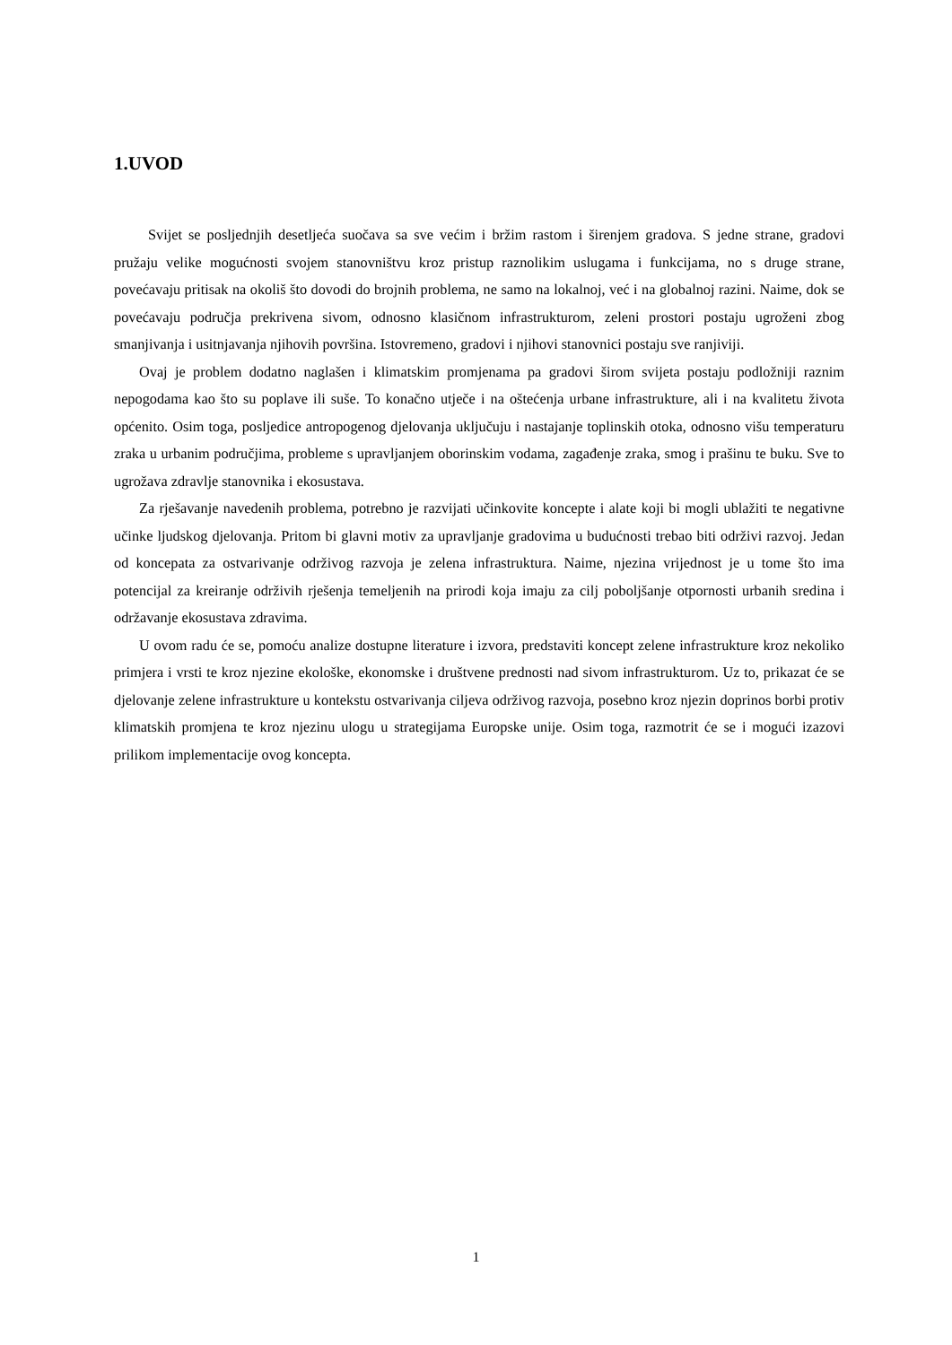1.UVOD
Svijet se posljednjih desetljeća suočava sa sve većim i bržim rastom i širenjem gradova. S jedne strane, gradovi pružaju velike mogućnosti svojem stanovništvu kroz pristup raznolikim uslugama i funkcijama, no s druge strane, povećavaju pritisak na okoliš što dovodi do brojnih problema, ne samo na lokalnoj, već i na globalnoj razini. Naime, dok se povećavaju područja prekrivena sivom, odnosno klasičnom infrastrukturom, zeleni prostori postaju ugroženi zbog smanjivanja i usitnjavanja njihovih površina. Istovremeno, gradovi i njihovi stanovnici postaju sve ranjiviji.
Ovaj je problem dodatno naglašen i klimatskim promjenama pa gradovi širom svijeta postaju podložniji raznim nepogodama kao što su poplave ili suše. To konačno utječe i na oštećenja urbane infrastrukture, ali i na kvalitetu života općenito. Osim toga, posljedice antropogenog djelovanja uključuju i nastajanje toplinskih otoka, odnosno višu temperaturu zraka u urbanim područjima, probleme s upravljanjem oborinskim vodama, zagađenje zraka, smog i prašinu te buku. Sve to ugrožava zdravlje stanovnika i ekosustava.
Za rješavanje navedenih problema, potrebno je razvijati učinkovite koncepte i alate koji bi mogli ublažiti te negativne učinke ljudskog djelovanja. Pritom bi glavni motiv za upravljanje gradovima u budućnosti trebao biti održivi razvoj. Jedan od koncepata za ostvarivanje održivog razvoja je zelena infrastruktura. Naime, njezina vrijednost je u tome što ima potencijal za kreiranje održivih rješenja temeljenih na prirodi koja imaju za cilj poboljšanje otpornosti urbanih sredina i održavanje ekosustava zdravima.
U ovom radu će se, pomoću analize dostupne literature i izvora, predstaviti koncept zelene infrastrukture kroz nekoliko primjera i vrsti te kroz njezine ekološke, ekonomske i društvene prednosti nad sivom infrastrukturom. Uz to, prikazat će se djelovanje zelene infrastrukture u kontekstu ostvarivanja ciljeva održivog razvoja, posebno kroz njezin doprinos borbi protiv klimatskih promjena te kroz njezinu ulogu u strategijama Europske unije. Osim toga, razmotrit će se i mogući izazovi prilikom implementacije ovog koncepta.
1